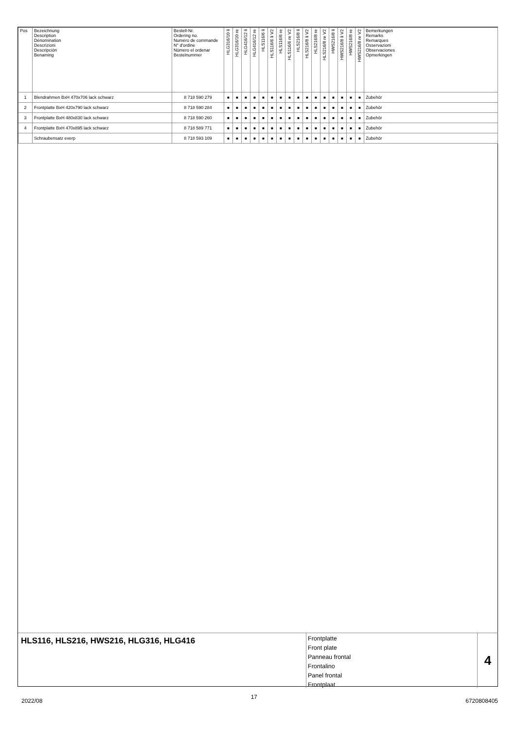| Pos | Bezeichnung Description Dénomination Descrizioni Descripción Benaming | Bestell-Nr. Ordering no. Numéro de commande N° d'ordine Número el ordenar Bestelnummer | HLG316/10 li | HLG316/10 re | HLG416/12 li | HLG416/12 re | HLS116/6 li | HLS116/6 li V2 | HLS116/6 re | HLS116/6 re V2 | HLS216/8 li | HLS216/8 li V2 | HLS216/8 re | HLS216/8 re V2 | HWS216/8 li | HWS216/8 li V2 | HWS216/8 re | HWS216/8 re V2 | Bemerkungen Remarks Remarques Osservazioni Observaciones Opmerkingen |
| --- | --- | --- | --- | --- | --- | --- | --- | --- | --- | --- | --- | --- | --- | --- | --- | --- | --- | --- | --- |
| 1 | Blendrahmen BxH 470x706 lack schwarz | 8 718 590 279 | ■ | ■ | ■ | ■ | ■ | ■ | ■ | ■ | ■ | ■ | ■ | ■ | ■ | ■ | ■ | ■ | Zubehör |
| 2 | Frontplatte BxH 420x790 lack schwarz | 8 718 590 284 | ■ | ■ | ■ | ■ | ■ | ■ | ■ | ■ | ■ | ■ | ■ | ■ | ■ | ■ | ■ | ■ | Zubehör |
| 3 | Frontplatte BxH 480x830 lack schwarz | 8 718 590 260 | ■ | ■ | ■ | ■ | ■ | ■ | ■ | ■ | ■ | ■ | ■ | ■ | ■ | ■ | ■ | ■ | Zubehör |
| 4 | Frontplatte BxH 470x895 lack schwarz | 8 718 589 771 | ■ | ■ | ■ | ■ | ■ | ■ | ■ | ■ | ■ | ■ | ■ | ■ | ■ | ■ | ■ | ■ | Zubehör |
| | Schraubensatz everp | 8 718 593 109 | ■ | ■ | ■ | ■ | ■ | ■ | ■ | ■ | ■ | ■ | ■ | ■ | ■ | ■ | ■ | ■ | Zubehör |
HLS116, HLS216, HWS216, HLG316, HLG416
Frontplatte
Front plate
Panneau frontal
Frontalino
Panel frontal
Frontplaat
4
2022/08 17 6720808405